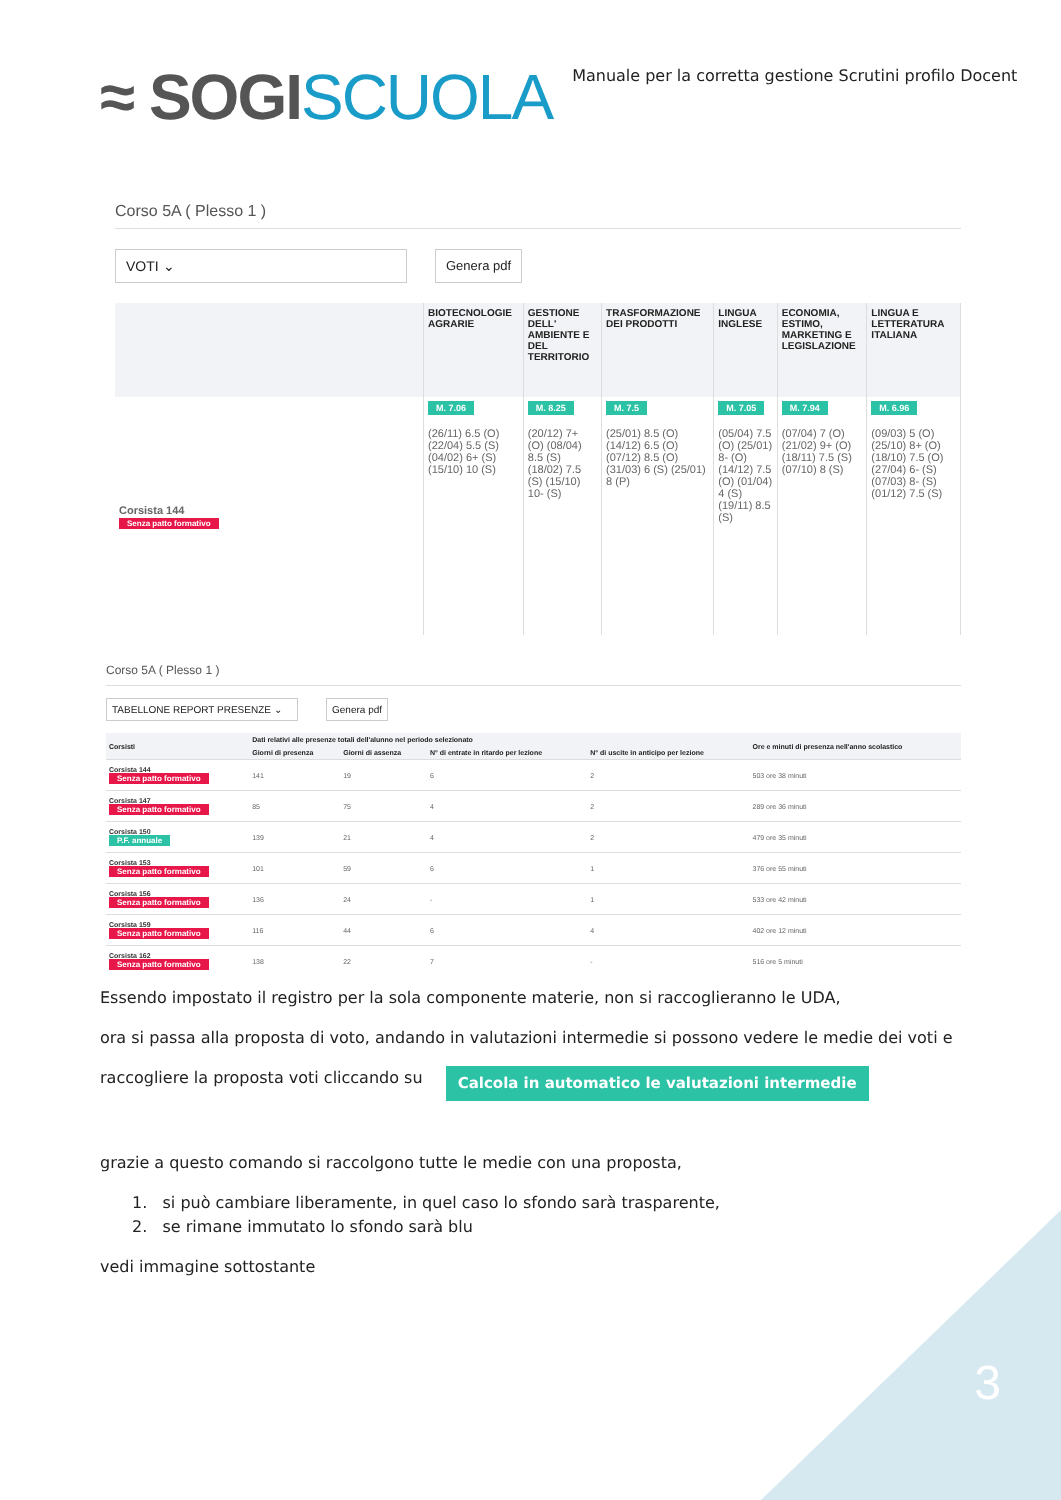3
≈ SOGISCUOLA
Manuale per la corretta gestione Scrutini profilo Docent
Corso 5A ( Plesso 1 )
VOTI ⌄ Genera pdf
| | BIOTECNOLOGIE AGRARIE | GESTIONE DELL' AMBIENTE E DEL TERRITORIO | TRASFORMAZIONE DEI PRODOTTI | LINGUA INGLESE | ECONOMIA, ESTIMO, MARKETING E LEGISLAZIONE | LINGUA E LETTERATURA ITALIANA |
| --- | --- | --- | --- | --- | --- | --- |
| Corsista 144 Senza patto formativo | M. 7.06 (26/11) 6.5 (O) (22/04) 5.5 (S) (04/02) 6+ (S) (15/10) 10 (S) | M. 8.25 (20/12) 7+ (O) (08/04) 8.5 (S) (18/02) 7.5 (S) (15/10) 10- (S) | M. 7.5 (25/01) 8.5 (O) (14/12) 6.5 (O) (07/12) 8.5 (O) (31/03) 6 (S) (25/01) 8 (P) | M. 7.05 (05/04) 7.5 (O) (25/01) 8- (O) (14/12) 7.5 (O) (01/04) 4 (S) (19/11) 8.5 (S) | M. 7.94 (07/04) 7 (O) (21/02) 9+ (O) (18/11) 7.5 (S) (07/10) 8 (S) | M. 6.96 (09/03) 5 (O) (25/10) 8+ (O) (18/10) 7.5 (O) (27/04) 6- (S) (07/03) 8- (S) (01/12) 7.5 (S) |
Corso 5A ( Plesso 1 )
TABELLONE REPORT PRESENZE ⌄ Genera pdf
| Corsisti | Dati relativi alle presenze totali dell'alunno nel periodo selezionato | | | | Ore e minuti di presenza nell'anno scolastico |
| --- | --- | --- | --- | --- | --- |
| | Giorni di presenza | Giorni di assenza | N° di entrate in ritardo per lezione | N° di uscite in anticipo per lezione | |
| Corsista 144 Senza patto formativo | 141 | 19 | 6 | 2 | 503 ore 38 minuti |
| Corsista 147 Senza patto formativo | 85 | 75 | 4 | 2 | 289 ore 36 minuti |
| Corsista 150 P.F. annuale | 139 | 21 | 4 | 2 | 479 ore 35 minuti |
| Corsista 153 Senza patto formativo | 101 | 59 | 6 | 1 | 376 ore 55 minuti |
| Corsista 156 Senza patto formativo | 136 | 24 | - | 1 | 533 ore 42 minuti |
| Corsista 159 Senza patto formativo | 116 | 44 | 6 | 4 | 402 ore 12 minuti |
| Corsista 162 Senza patto formativo | 138 | 22 | 7 | - | 516 ore 5 minuti |
Essendo impostato il registro per la sola componente materie, non si raccoglieranno le UDA,
ora si passa alla proposta di voto, andando in valutazioni intermedie si possono vedere le medie dei voti e
raccogliere la proposta voti cliccando su Calcola in automatico le valutazioni intermedie
grazie a questo comando si raccolgono tutte le medie con una proposta,
1. si può cambiare liberamente, in quel caso lo sfondo sarà trasparente,
2. se rimane immutato lo sfondo sarà blu
vedi immagine sottostante